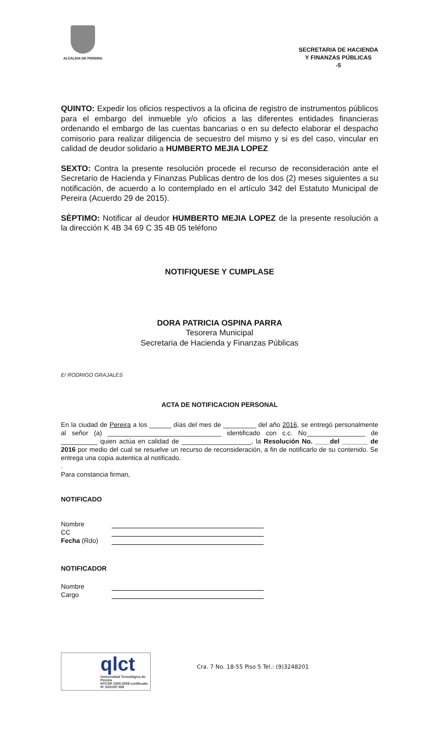ALCALDIA DE PEREIRA
SECRETARIA DE HACIENDA
Y FINANZAS PÚBLICAS
-5
QUINTO: Expedir los oficios respectivos a la oficina de registro de instrumentos públicos para el embargo del inmueble y/o oficios a las diferentes entidades financieras ordenando el embargo de las cuentas bancarias o en su defecto elaborar el despacho comisorio para realizar diligencia de secuestro del mismo y si es del caso, vincular en calidad de deudor solidario a HUMBERTO MEJIA LOPEZ
SEXTO: Contra la presente resolución procede el recurso de reconsideración ante el Secretario de Hacienda y Finanzas Publicas dentro de los dos (2) meses siguientes a su notificación, de acuerdo a lo contemplado en el artículo 342 del Estatuto Municipal de Pereira (Acuerdo 29 de 2015).
SÈPTIMO: Notificar al deudor HUMBERTO MEJIA LOPEZ de la presente resolución a la dirección K 4B 34 69 C 35 4B 05 teléfono
NOTIFIQUESE Y CUMPLASE
DORA PATRICIA OSPINA PARRA
Tesorera Municipal
Secretaria de Hacienda y Finanzas Públicas
E/ RODRIGO GRAJALES
ACTA DE NOTIFICACION PERSONAL
En la ciudad de Pereira a los ______ días del mes de _________ del año 2016, se entregó personalmente al señor (a) _______________________________ identificado con c.c. No________________ de __________ quien actúa en calidad de ___________________, la Resolución No. ____del _______ de 2016 por medio del cual se resuelve un recurso de reconsideración, a fin de notificarlo de su contenido. Se entrega una copia autentica al notificado.
.
Para constancia firman,
NOTIFICADO
Nombre
CC
Fecha (Rdo)
NOTIFICADOR
Nombre
Cargo
qlct
Universidad Tecnológica de Pereira
NTCGP 1000:2009 certificado Nº SGCGP 008
Cra. 7 No. 18-55 Piso 5 Tel.: (9)3248201